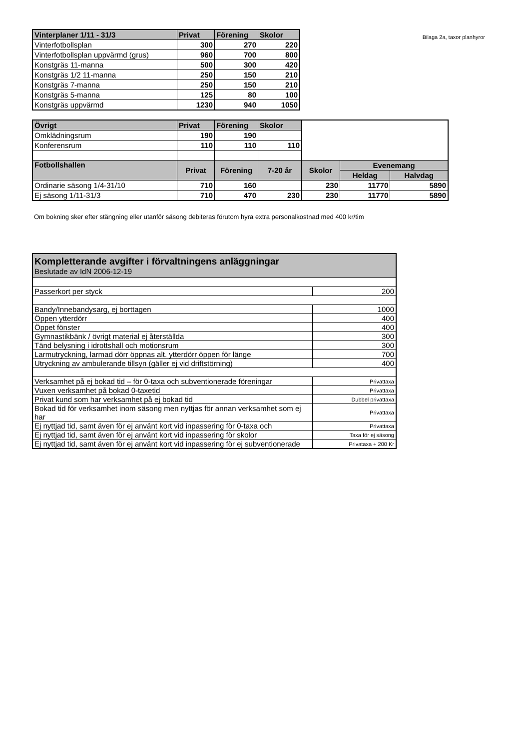| Vinterplaner 1/11 - 31/3 | Privat | Förening | Skolor |
| --- | --- | --- | --- |
| Vinterfotbollsplan | 300 | 270 | 220 |
| Vinterfotbollsplan uppvärmd (grus) | 960 | 700 | 800 |
| Konstgräs 11-manna | 500 | 300 | 420 |
| Konstgräs 1/2 11-manna | 250 | 150 | 210 |
| Konstgräs 7-manna | 250 | 150 | 210 |
| Konstgräs 5-manna | 125 | 80 | 100 |
| Konstgräs uppvärmd | 1230 | 940 | 1050 |
Bilaga 2a, taxor planhyror
| Övrigt | Privat | Förening | Skolor | | | |
| Omklädningsrum | 190 | 190 | | | | |
| Konferensrum | 110 | 110 | 110 | | | |
| Fotbollshallen | Privat | Förening | 7-20 år | Skolor | Evenemang | |
| | | | | | Heldag | Halvdag |
| Ordinarie säsong 1/4-31/10 | 710 | 160 | | 230 | 11770 | 5890 |
| Ej säsong 1/11-31/3 | 710 | 470 | 230 | 230 | 11770 | 5890 |
Om bokning sker efter stängning eller utanför säsong debiteras förutom hyra extra personalkostnad med 400 kr/tim
| Kompletterande avgifter i förvaltningens anläggningar Beslutade av IdN 2006-12-19 | |
| --- | --- |
| Passerkort per styck | 200 |
| Bandy/Innebandysarg, ej borttagen | 1000 |
| Öppen ytterdörr | 400 |
| Öppet fönster | 400 |
| Gymnastikbänk / övrigt material ej återställda | 300 |
| Tänd belysning i idrottshall och motionsrum | 300 |
| Larmutryckning, larmad dörr öppnas alt. ytterdörr öppen för länge | 700 |
| Utryckning av ambulerande tillsyn (gäller ej vid driftstörning) | 400 |
| Verksamhet på ej bokad tid – för 0-taxa och subventionerade föreningar | Privattaxa |
| Vuxen verksamhet på bokad 0-taxetid | Privattaxa |
| Privat kund som har verksamhet på ej bokad tid | Dubbel privattaxa |
| Bokad tid för verksamhet inom säsong men nyttjas för annan verksamhet som ej har | Privattaxa |
| Ej nyttjad tid, samt även för ej använt kort vid inpassering för 0-taxa och | Privattaxa |
| Ej nyttjad tid, samt även för ej använt kort vid inpassering för skolor | Taxa för ej säsong |
| Ej nyttjad tid, samt även för ej använt kort vid inpassering för ej subventionerade | Privataxa + 200 Kr |